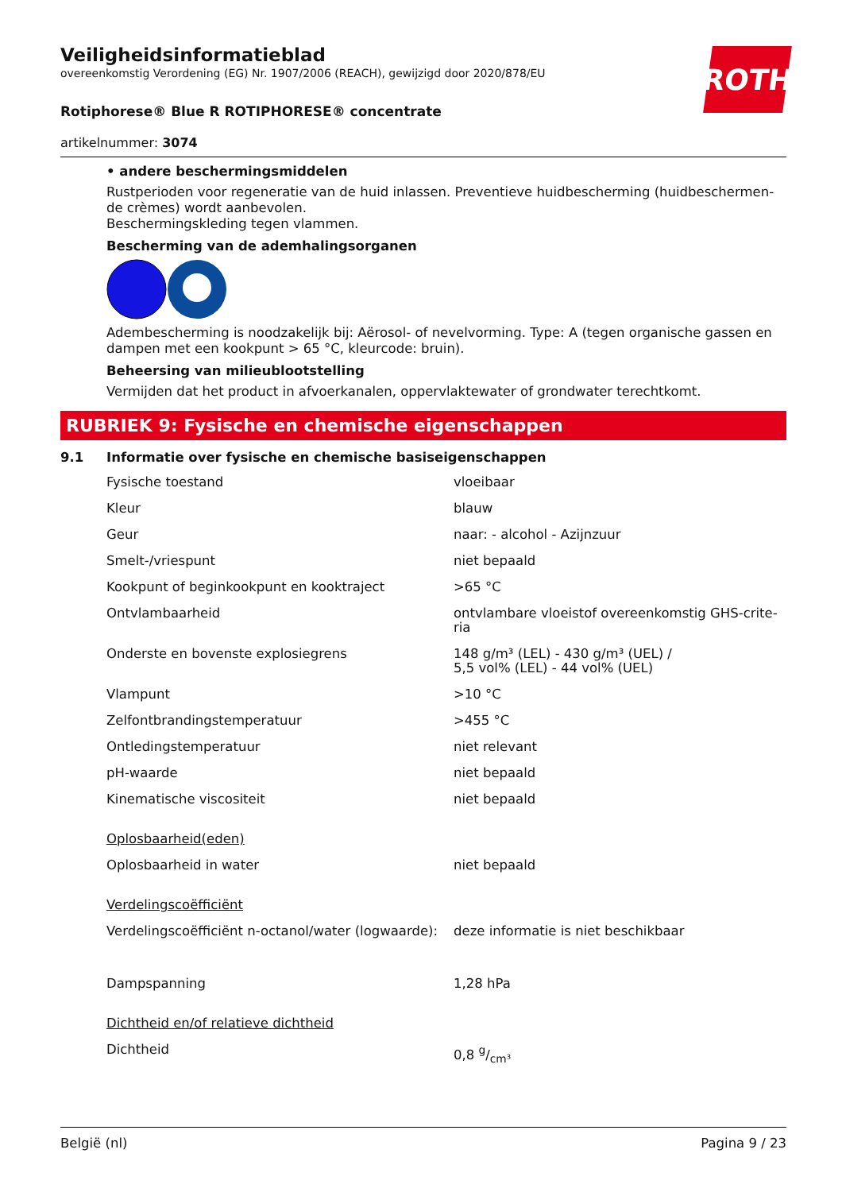ROTH
Veiligheidsinformatieblad
overeenkomstig Verordening (EG) Nr. 1907/2006 (REACH), gewijzigd door 2020/878/EU
Rotiphorese® Blue R ROTIPHORESE® concentrate
artikelnummer: 3074
• andere beschermingsmiddelen
Rustperioden voor regeneratie van de huid inlassen. Preventieve huidbescherming (huidbeschermen-de crèmes) wordt aanbevolen.
Beschermingskleding tegen vlammen.
Bescherming van de ademhalingsorganen
Adembescherming is noodzakelijk bij: Aërosol- of nevelvorming. Type: A (tegen organische gassen en dampen met een kookpunt > 65 °C, kleurcode: bruin).
Beheersing van milieublootstelling
Vermijden dat het product in afvoerkanalen, oppervlaktewater of grondwater terechtkomt.
RUBRIEK 9: Fysische en chemische eigenschappen
9.1 Informatie over fysische en chemische basiseigenschappen
| Fysische toestand | vloeibaar |
| Kleur | blauw |
| Geur | naar: - alcohol - Azijnzuur |
| Smelt-/vriespunt | niet bepaald |
| Kookpunt of beginkookpunt en kooktraject | >65 °C |
| Ontvlambaarheid | ontvlambare vloeistof overeenkomstig GHS-crite-ria |
| Onderste en bovenste explosiegrens | 148 g/m³ (LEL) - 430 g/m³ (UEL) / 5,5 vol% (LEL) - 44 vol% (UEL) |
| Vlampunt | >10 °C |
| Zelfontbrandingstemperatuur | >455 °C |
| Ontledingstemperatuur | niet relevant |
| pH-waarde | niet bepaald |
| Kinematische viscositeit | niet bepaald |
| Oplosbaarheid(eden) | |
| Oplosbaarheid in water | niet bepaald |
| Verdelingscoëfficiënt | |
| Verdelingscoëfficiënt n-octanol/water (logwaarde): | deze informatie is niet beschikbaar |
| Dampspanning | 1,28 hPa |
| Dichtheid en/of relatieve dichtheid | |
| Dichtheid | 0,8 g/cm³ |
België (nl) Pagina 9 / 23